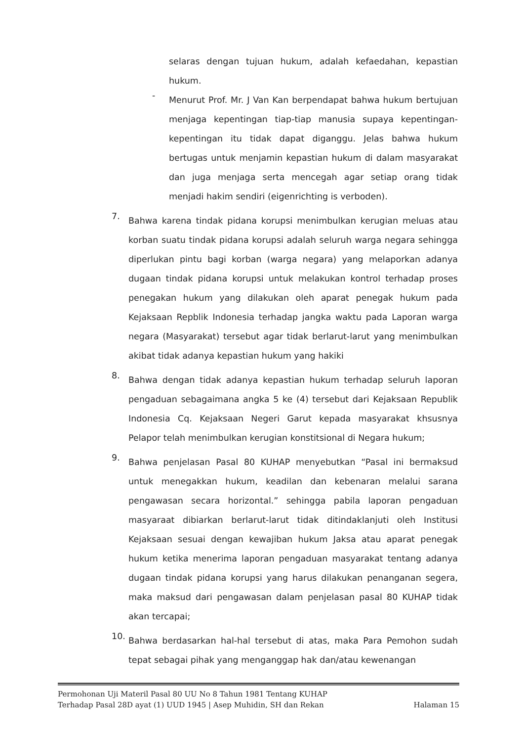selaras dengan tujuan hukum, adalah kefaedahan, kepastian hukum.
-
Menurut Prof. Mr. J Van Kan berpendapat bahwa hukum bertujuan menjaga kepentingan tiap-tiap manusia supaya kepentingan-kepentingan itu tidak dapat diganggu. Jelas bahwa hukum bertugas untuk menjamin kepastian hukum di dalam masyarakat dan juga menjaga serta mencegah agar setiap orang tidak menjadi hakim sendiri (eigenrichting is verboden).
7.
Bahwa karena tindak pidana korupsi menimbulkan kerugian meluas atau korban suatu tindak pidana korupsi adalah seluruh warga negara sehingga diperlukan pintu bagi korban (warga negara) yang melaporkan adanya dugaan tindak pidana korupsi untuk melakukan kontrol terhadap proses penegakan hukum yang dilakukan oleh aparat penegak hukum pada Kejaksaan Repblik Indonesia terhadap jangka waktu pada Laporan warga negara (Masyarakat) tersebut agar tidak berlarut-larut yang menimbulkan akibat tidak adanya kepastian hukum yang hakiki
8.
Bahwa dengan tidak adanya kepastian hukum terhadap seluruh laporan pengaduan sebagaimana angka 5 ke (4) tersebut dari Kejaksaan Republik Indonesia Cq. Kejaksaan Negeri Garut kepada masyarakat khsusnya Pelapor telah menimbulkan kerugian konstitsional di Negara hukum;
9.
Bahwa penjelasan Pasal 80 KUHAP menyebutkan “Pasal ini bermaksud untuk menegakkan hukum, keadilan dan kebenaran melalui sarana pengawasan secara horizontal.” sehingga pabila laporan pengaduan masyaraat dibiarkan berlarut-larut tidak ditindaklanjuti oleh Institusi Kejaksaan sesuai dengan kewajiban hukum Jaksa atau aparat penegak hukum ketika menerima laporan pengaduan masyarakat tentang adanya dugaan tindak pidana korupsi yang harus dilakukan penanganan segera, maka maksud dari pengawasan dalam penjelasan pasal 80 KUHAP tidak akan tercapai;
10.
Bahwa berdasarkan hal-hal tersebut di atas, maka Para Pemohon sudah tepat sebagai pihak yang menganggap hak dan/atau kewenangan
Permohonan Uji Materil Pasal 80 UU No 8 Tahun 1981 Tentang KUHAP
Terhadap Pasal 28D ayat (1) UUD 1945 | Asep Muhidin, SH dan Rekan Halaman 15